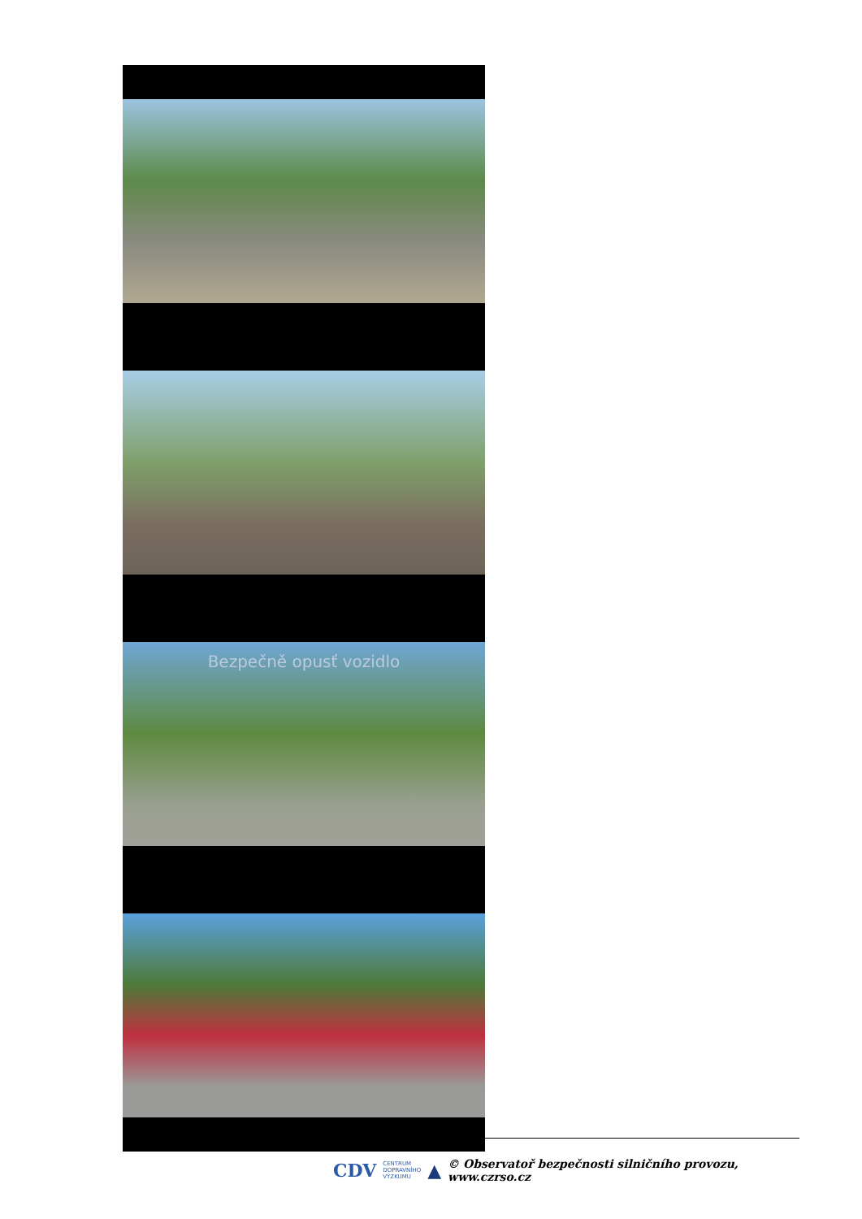Bezpečně opusť vozidlo
CDV CENTRUM
DOPRAVNÍHO
VÝZKUMU ▲ © Observatoř bezpečnosti silničního provozu, www.czrso.cz